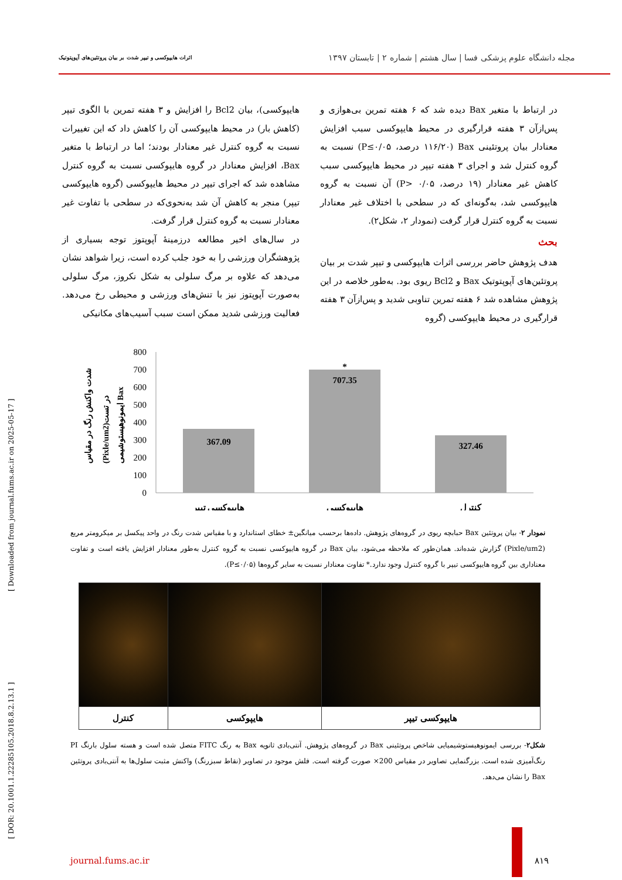مجله دانشگاه علوم پزشکی فسا | سال هشتم | شماره ۲ | تابستان ۱۳۹۷ اثرات هایپوکسی و تیپر شدت بر بیان پروتئین‌های آپوپتوتیک
در ارتباط با متغیر Bax دیده شد که ۶ هفته تمرین بی‌هوازی و پس‌ازآن ۳ هفته قرارگیری در محیط هایپوکسی سبب افزایش معنادار بیان پروتئینی Bax (۱۱۶/۲۰ درصد، P≤۰/۰۵) نسبت به گروه کنترل شد و اجرای ۳ هفته تیپر در محیط هایپوکسی سبب کاهش غیر معنادار (۱۹ درصد، P> ۰/۰۵) آن نسبت به گروه هایپوکسی شد، به‌گونه‌ای که در سطحی با اختلاف غیر معنادار نسبت به گروه کنترل قرار گرفت (نمودار ۲، شکل۲).
بحث
هدف پژوهش حاضر بررسی اثرات هایپوکسی و تیپر شدت بر بیان پروتئین‌های آپوپتوتیک Bax و Bcl2 ریوی بود. به‌طور خلاصه در این پژوهش مشاهده شد ۶ هفته تمرین تناوبی شدید و پس‌ازآن ۳ هفته قرارگیری در محیط هایپوکسی (گروه
هایپوکسی)، بیان Bcl2 را افزایش و ۳ هفته تمرین با الگوی تیپر (کاهش بار) در محیط هایپوکسی آن را کاهش داد که این تغییرات نسبت به گروه کنترل غیر معنادار بودند؛ اما در ارتباط با متغیر Bax، افزایش معنادار در گروه هایپوکسی نسبت به گروه کنترل مشاهده شد که اجرای تیپر در محیط هایپوکسی (گروه هایپوکسی تیپر) منجر به کاهش آن شد به‌نحوی‌که در سطحی با تفاوت غیر معنادار نسبت به گروه کنترل قرار گرفت.
در سال‌های اخیر مطالعه درزمینهٔ آپوپتوز توجه بسیاری از پژوهشگران ورزشی را به خود جلب کرده است، زیرا شواهد نشان می‌دهد که علاوه بر مرگ سلولی به شکل نکروز، مرگ سلولی به‌صورت آپوپتوز نیز با تنش‌های ورزشی و محیطی رخ می‌دهد. فعالیت ورزشی شدید ممکن است سبب آسیب‌های مکانیکی
شدت واکنش رنگ در مقیاس
(Pixle/um2)در تست
ایمونوهیستوشیمی Bax
800
700
600
500
400
300
200
100
0
367.09
707.35
*
327.46
هایپوکسی تیپر
هایپوکسی
کنترل
نمودار ۲- بیان پروتئین Bax حبابچه ریوی در گروه‌های پژوهش. داده‌ها برحسب میانگین± خطای استاندارد و با مقیاس شدت رنگ در واحد پیکسل بر میکرومتر مربع (Pixle/um2) گزارش شده‌اند. همان‌طور که ملاحظه می‌شود، بیان Bax در گروه هایپوکسی نسبت به گروه کنترل به‌طور معنادار افزایش یافته است و تفاوت معناداری بین گروه هایپوکسی تیپر با گروه کنترل وجود ندارد.* تفاوت معنادار نسبت به سایر گروه‌ها (P≤۰/۰۵).
| هایپوکسی تیپر | هایپوکسی | کنترل |
شکل۲- بررسی ایمونوهیستوشیمیایی شاخص پروتئینی Bax در گروه‌های پژوهش. آنتی‌بادی ثانویه Bax به رنگ FITC متصل شده است و هسته سلول بارنگ PI رنگ‌آمیزی شده است. بزرگنمایی تصاویر در مقیاس 200× صورت گرفته است. فلش موجود در تصاویر (نقاط سبزرنگ) واکنش مثبت سلول‌ها به آنتی‌بادی پروتئین Bax را نشان می‌دهد.
[ DOR: 20.1001.1.22285105.2018.8.2.13.1 ] [ Downloaded from journal.fums.ac.ir on 2025-05-17 ]
journal.fums.ac.ir ۸۱۹